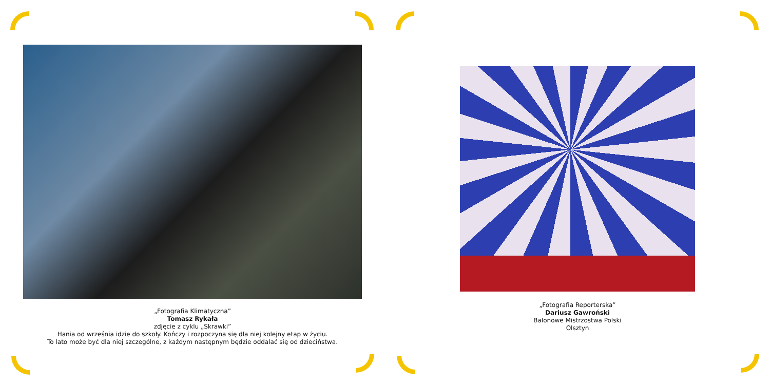„Fotografia Klimatyczna”
Tomasz Rykała
zdjęcie z cyklu „Skrawki”
Hania od września idzie do szkoły. Kończy i rozpoczyna się dla niej kolejny etap w życiu.
To lato może być dla niej szczególne, z każdym następnym będzie oddalać się od dzieciństwa.
„Fotografia Reporterska”
Dariusz Gawroński
Balonowe Mistrzostwa Polski
Olsztyn